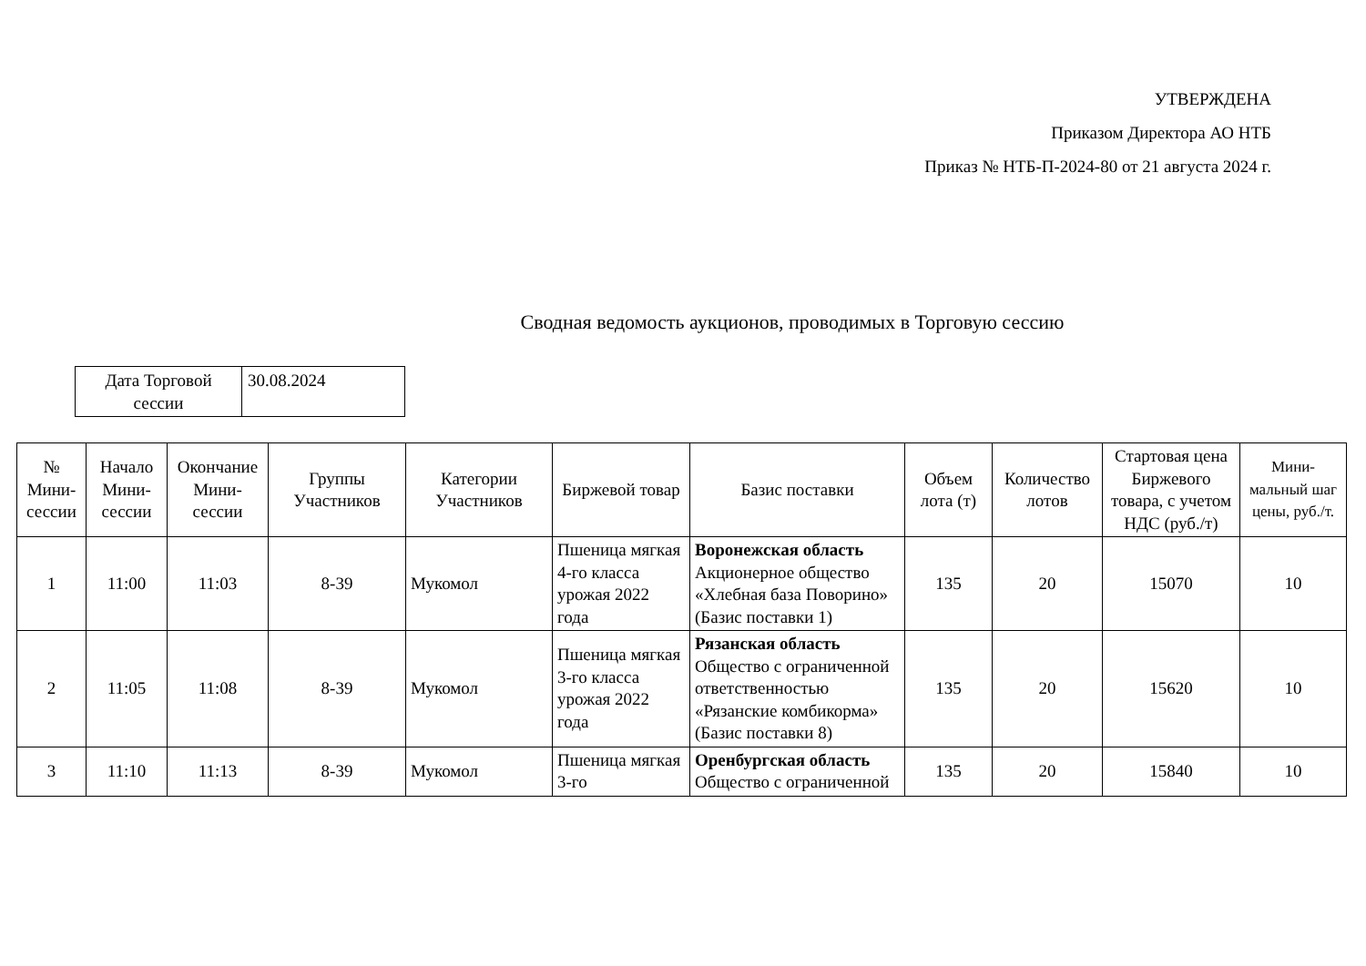УТВЕРЖДЕНА
Приказом Директора АО НТБ
Приказ № НТБ-П-2024-80 от 21 августа 2024 г.
Сводная ведомость аукционов, проводимых в Торговую сессию
| Дата Торговой сессии | 30.08.2024 |
| № Мини-сессии | Начало Мини-сессии | Окончание Мини-сессии | Группы Участников | Категории Участников | Биржевой товар | Базис поставки | Объем лота (т) | Количество лотов | Стартовая цена Биржевого товара, с учетом НДС (руб./т) | Мини-мальный шаг цены, руб./т. |
| --- | --- | --- | --- | --- | --- | --- | --- | --- | --- | --- |
| 1 | 11:00 | 11:03 | 8-39 | Мукомол | Пшеница мягкая 4-го класса урожая 2022 года | Воронежская область Акционерное общество «Хлебная база Поворино» (Базис поставки 1) | 135 | 20 | 15070 | 10 |
| 2 | 11:05 | 11:08 | 8-39 | Мукомол | Пшеница мягкая 3-го класса урожая 2022 года | Рязанская область Общество с ограниченной ответственностью «Рязанские комбикорма» (Базис поставки 8) | 135 | 20 | 15620 | 10 |
| 3 | 11:10 | 11:13 | 8-39 | Мукомол | Пшеница мягкая 3-го | Оренбургская область Общество с ограниченной | 135 | 20 | 15840 | 10 |